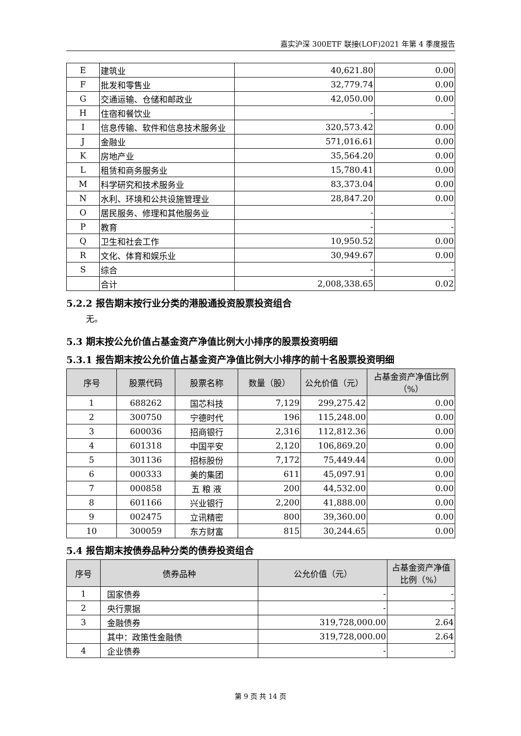嘉实沪深 300ETF 联接(LOF)2021 年第 4 季度报告
| E | 建筑业 | 40,621.80 | 0.00 |
| F | 批发和零售业 | 32,779.74 | 0.00 |
| G | 交通运输、仓储和邮政业 | 42,050.00 | 0.00 |
| H | 住宿和餐饮业 | - | - |
| I | 信息传输、软件和信息技术服务业 | 320,573.42 | 0.00 |
| J | 金融业 | 571,016.61 | 0.00 |
| K | 房地产业 | 35,564.20 | 0.00 |
| L | 租赁和商务服务业 | 15,780.41 | 0.00 |
| M | 科学研究和技术服务业 | 83,373.04 | 0.00 |
| N | 水利、环境和公共设施管理业 | 28,847.20 | 0.00 |
| O | 居民服务、修理和其他服务业 | - | - |
| P | 教育 | - | - |
| Q | 卫生和社会工作 | 10,950.52 | 0.00 |
| R | 文化、体育和娱乐业 | 30,949.67 | 0.00 |
| S | 综合 | - | - |
| | 合计 | 2,008,338.65 | 0.02 |
5.2.2 报告期末按行业分类的港股通投资股票投资组合
无。
5.3 期末按公允价值占基金资产净值比例大小排序的股票投资明细
5.3.1 报告期末按公允价值占基金资产净值比例大小排序的前十名股票投资明细
| 序号 | 股票代码 | 股票名称 | 数量（股） | 公允价值（元） | 占基金资产净值比例（%） |
| --- | --- | --- | --- | --- | --- |
| 1 | 688262 | 国芯科技 | 7,129 | 299,275.42 | 0.00 |
| 2 | 300750 | 宁德时代 | 196 | 115,248.00 | 0.00 |
| 3 | 600036 | 招商银行 | 2,316 | 112,812.36 | 0.00 |
| 4 | 601318 | 中国平安 | 2,120 | 106,869.20 | 0.00 |
| 5 | 301136 | 招标股份 | 7,172 | 75,449.44 | 0.00 |
| 6 | 000333 | 美的集团 | 611 | 45,097.91 | 0.00 |
| 7 | 000858 | 五 粮 液 | 200 | 44,532.00 | 0.00 |
| 8 | 601166 | 兴业银行 | 2,200 | 41,888.00 | 0.00 |
| 9 | 002475 | 立讯精密 | 800 | 39,360.00 | 0.00 |
| 10 | 300059 | 东方财富 | 815 | 30,244.65 | 0.00 |
5.4 报告期末按债券品种分类的债券投资组合
| 序号 | 债券品种 | 公允价值（元） | 占基金资产净值比例（%） |
| --- | --- | --- | --- |
| 1 | 国家债券 | - | - |
| 2 | 央行票据 | - | - |
| 3 | 金融债券 | 319,728,000.00 | 2.64 |
| | 其中：政策性金融债 | 319,728,000.00 | 2.64 |
| 4 | 企业债券 | - | - |
第 9 页 共 14 页